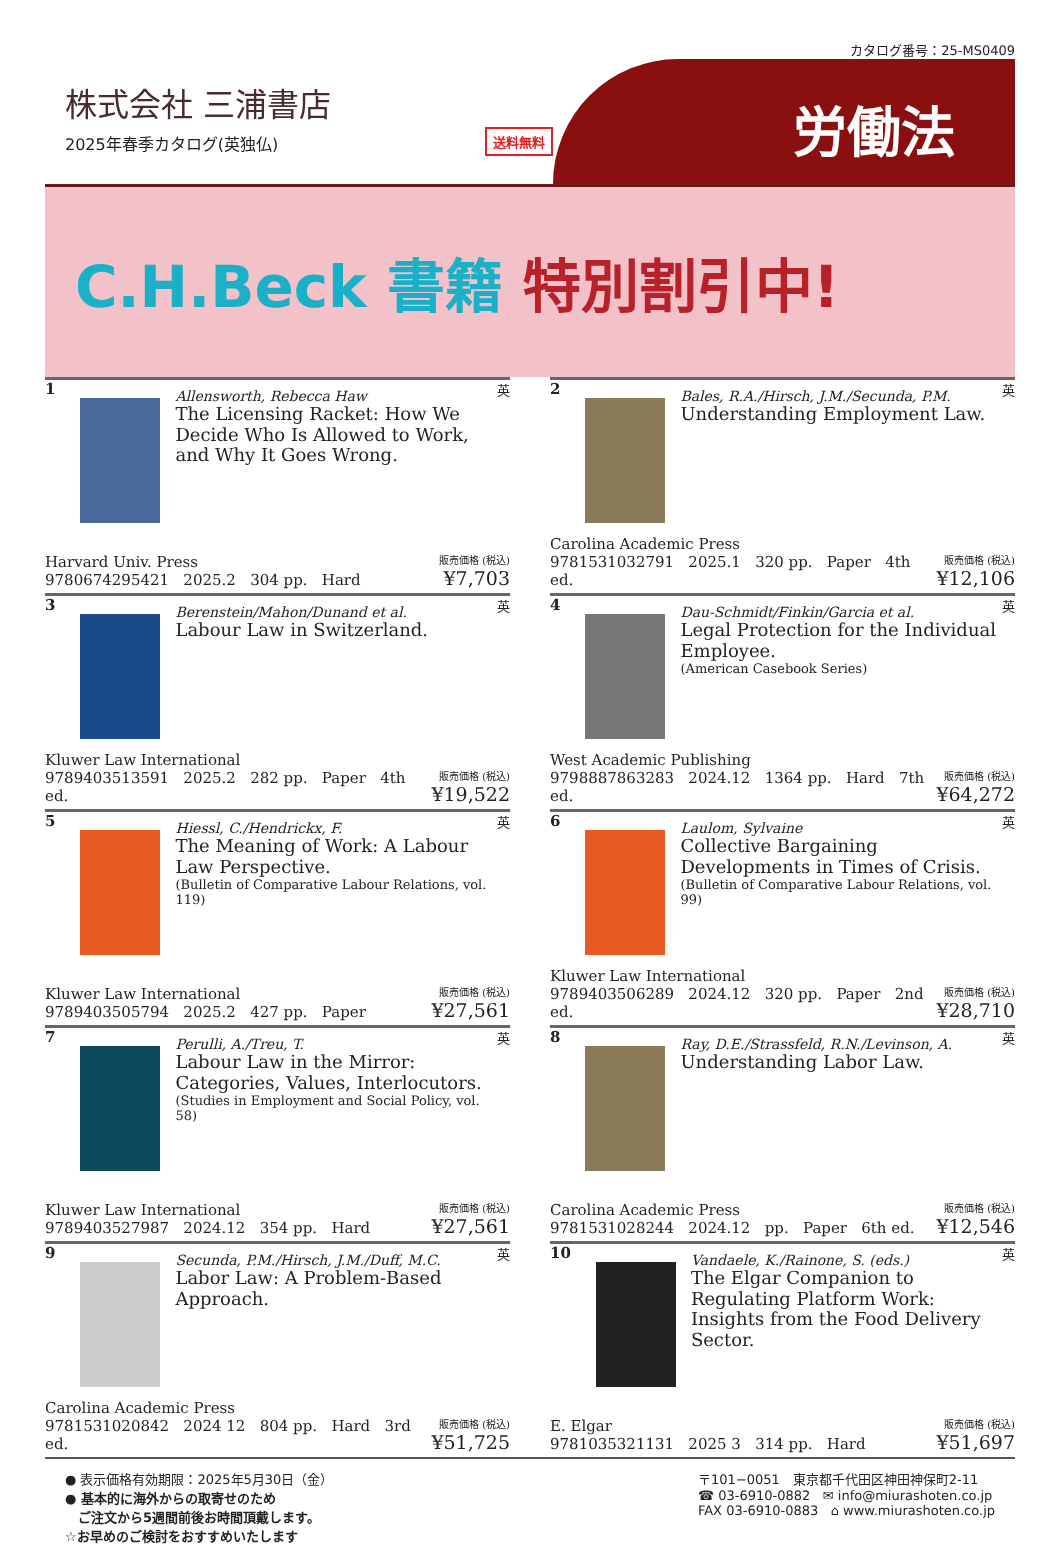カタログ番号：25-MS0409
株式会社 三浦書店
2025年春季カタログ(英独仏)
送料無料
労働法
C.H.Beck 書籍 特別割引中!
1
Allensworth, Rebecca Haw
The Licensing Racket: How We Decide Who Is Allowed to Work, and Why It Goes Wrong.
英
Harvard Univ. Press
9780674295421 2025.2 304 pp. Hard
販売価格 (税込)
¥7,703
2
Bales, R.A./Hirsch, J.M./Secunda, P.M.
Understanding Employment Law.
英
Carolina Academic Press
9781531032791 2025.1 320 pp. Paper 4th ed.
販売価格 (税込)
¥12,106
3
Berenstein/Mahon/Dunand et al.
Labour Law in Switzerland.
英
Kluwer Law International
9789403513591 2025.2 282 pp. Paper 4th ed.
販売価格 (税込)
¥19,522
4
Dau-Schmidt/Finkin/Garcia et al.
Legal Protection for the Individual Employee.
(American Casebook Series)
英
West Academic Publishing
9798887863283 2024.12 1364 pp. Hard 7th ed.
販売価格 (税込)
¥64,272
5
Hiessl, C./Hendrickx, F.
The Meaning of Work: A Labour Law Perspective.
(Bulletin of Comparative Labour Relations, vol. 119)
英
Kluwer Law International
9789403505794 2025.2 427 pp. Paper
販売価格 (税込)
¥27,561
6
Laulom, Sylvaine
Collective Bargaining Developments in Times of Crisis.
(Bulletin of Comparative Labour Relations, vol. 99)
英
Kluwer Law International
9789403506289 2024.12 320 pp. Paper 2nd ed.
販売価格 (税込)
¥28,710
7
Perulli, A./Treu, T.
Labour Law in the Mirror: Categories, Values, Interlocutors.
(Studies in Employment and Social Policy, vol. 58)
英
Kluwer Law International
9789403527987 2024.12 354 pp. Hard
販売価格 (税込)
¥27,561
8
Ray, D.E./Strassfeld, R.N./Levinson, A.
Understanding Labor Law.
英
Carolina Academic Press
9781531028244 2024.12 pp. Paper 6th ed.
販売価格 (税込)
¥12,546
9
Secunda, P.M./Hirsch, J.M./Duff, M.C.
Labor Law: A Problem-Based Approach.
英
Carolina Academic Press
9781531020842 2024 12 804 pp. Hard 3rd ed.
販売価格 (税込)
¥51,725
10
Vandaele, K./Rainone, S. (eds.)
The Elgar Companion to Regulating Platform Work: Insights from the Food Delivery Sector.
英
E. Elgar
9781035321131 2025 3 314 pp. Hard
販売価格 (税込)
¥51,697
● 表示価格有効期限：2025年5月30日（金）
● 基本的に海外からの取寄せのため
　ご注文から5週間前後お時間頂戴します。
☆お早めのご検討をおすすめいたします
〒101−0051　東京都千代田区神田神保町2-11
☎ 03-6910-0882 ✉ info@miurashoten.co.jp
FAX 03-6910-0883 ⌂ www.miurashoten.co.jp